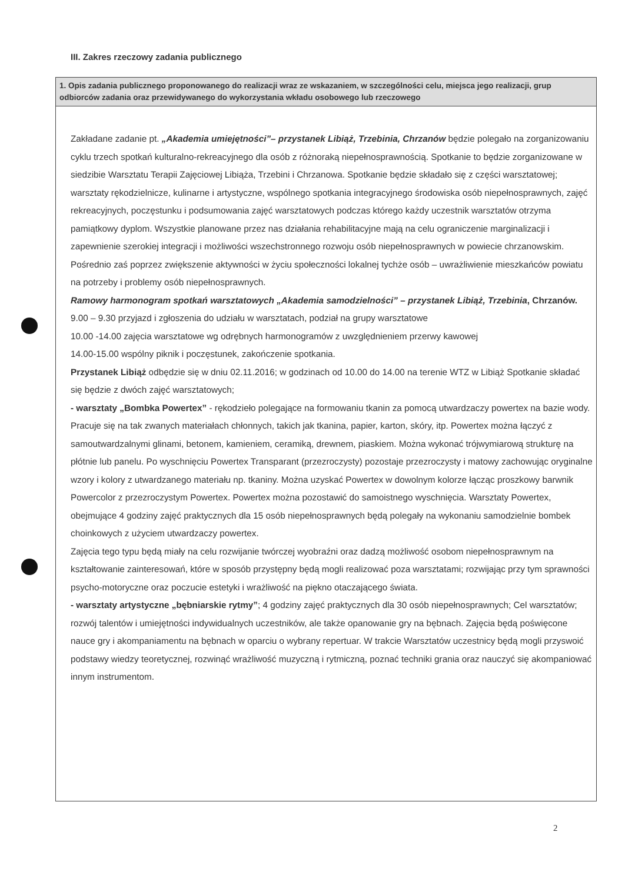III. Zakres rzeczowy zadania publicznego
1. Opis zadania publicznego proponowanego do realizacji wraz ze wskazaniem, w szczególności celu, miejsca jego realizacji, grup odbiorców zadania oraz przewidywanego do wykorzystania wkładu osobowego lub rzeczowego
Zakładane zadanie pt. „Akademia umiejętności”– przystanek Libiąż, Trzebinia, Chrzanów będzie polegało na zorganizowaniu cyklu trzech spotkań kulturalno-rekreacyjnego dla osób z różnoraką niepełnosprawnością. Spotkanie to będzie zorganizowane w siedzibie Warsztatu Terapii Zajęciowej Libiąża, Trzebini i Chrzanowa. Spotkanie będzie składało się z części warsztatowej; warsztaty rękodzielnicze, kulinarne i artystyczne, wspólnego spotkania integracyjnego środowiska osób niepełnosprawnych, zajęć rekreacyjnych, poczęstunku i podsumowania zajęć warsztatowych podczas którego każdy uczestnik warsztatów otrzyma pamiątkowy dyplom. Wszystkie planowane przez nas działania rehabilitacyjne mają na celu ograniczenie marginalizacji i zapewnienie szerokiej integracji i możliwości wszechstronnego rozwoju osób niepełnosprawnych w powiecie chrzanowskim. Pośrednio zaś poprzez zwiększenie aktywności w życiu społeczności lokalnej tychże osób – uwrażliwienie mieszkańców powiatu na potrzeby i problemy osób niepełnosprawnych.
Ramowy harmonogram spotkań warsztatowych „Akademia samodzielności” – przystanek Libiąż, Trzebinia, Chrzanów.
9.00 – 9.30 przyjazd i zgłoszenia do udziału w warsztatach, podział na grupy warsztatowe
10.00 -14.00 zajęcia warsztatowe wg odrębnych harmonogramów z uwzględnieniem przerwy kawowej
14.00-15.00 wspólny piknik i poczęstunek, zakończenie spotkania.
Przystanek Libiąż odbędzie się w dniu 02.11.2016; w godzinach od 10.00 do 14.00 na terenie WTZ w Libiąż Spotkanie składać się będzie z dwóch zajęć warsztatowych;
- warsztaty „Bombka Powertex” - rękodzieło polegające na formowaniu tkanin za pomocą utwardzaczy powertex na bazie wody. Pracuje się na tak zwanych materiałach chłonnych, takich jak tkanina, papier, karton, skóry, itp. Powertex można łączyć z samoutwardzalnymi glinami, betonem, kamieniem, ceramiką, drewnem, piaskiem. Można wykonać trójwymiarową strukturę na płótnie lub panelu. Po wyschnięciu Powertex Transparant (przezroczysty) pozostaje przezroczysty i matowy zachowując oryginalne wzory i kolory z utwardzanego materiału np. tkaniny. Można uzyskać Powertex w dowolnym kolorze łącząc proszkowy barwnik Powercolor z przezroczystym Powertex. Powertex można pozostawić do samoistnego wyschnięcia. Warsztaty Powertex, obejmujące 4 godziny zajęć praktycznych dla 15 osób niepełnosprawnych będą polegały na wykonaniu samodzielnie bombek choinkowych z użyciem utwardzaczy powertex.
Zajęcia tego typu będą miały na celu rozwijanie twórczej wyobraźni oraz dadzą możliwość osobom niepełnosprawnym na kształtowanie zainteresowań, które w sposób przystępny będą mogli realizować poza warsztatami; rozwijając przy tym sprawności psycho-motoryczne oraz poczucie estetyki i wrażliwość na piękno otaczającego świata.
- warsztaty artystyczne „bębniarskie rytmy”; 4 godziny zajęć praktycznych dla 30 osób niepełnosprawnych; Cel warsztatów; rozwój talentów i umiejętności indywidualnych uczestników, ale także opanowanie gry na bębnach. Zajęcia będą poświęcone nauce gry i akompaniamentu na bębnach w oparciu o wybrany repertuar. W trakcie Warsztatów uczestnicy będą mogli przyswoić podstawy wiedzy teoretycznej, rozwinąć wrażliwość muzyczną i rytmiczną, poznać techniki grania oraz nauczyć się akompaniować innym instrumentom.
2